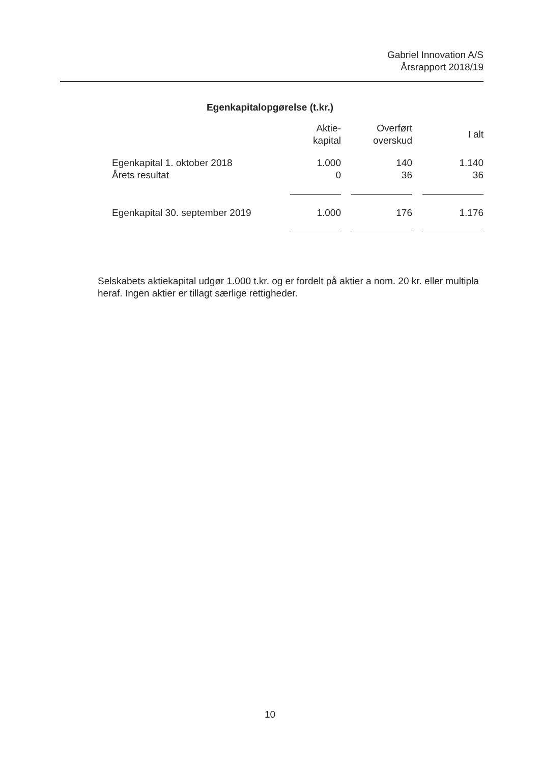Gabriel Innovation A/S
Årsrapport 2018/19
Egenkapitalopgørelse (t.kr.)
| | Aktie- kapital | Overført overskud | I alt |
| --- | --- | --- | --- |
| Egenkapital 1. oktober 2018 | 1.000 | 140 | 1.140 |
| Årets resultat | 0 | 36 | 36 |
| Egenkapital 30. september 2019 | 1.000 | 176 | 1.176 |
Selskabets aktiekapital udgør 1.000 t.kr. og er fordelt på aktier a nom. 20 kr. eller multipla heraf. Ingen aktier er tillagt særlige rettigheder.
10